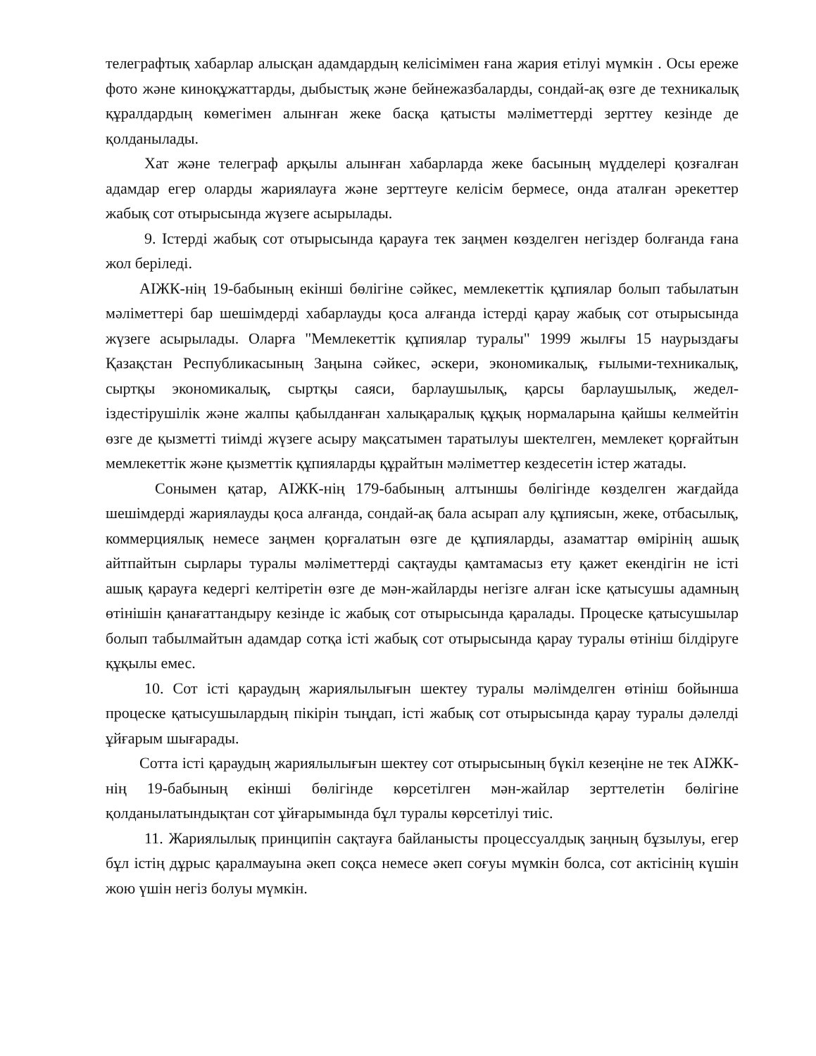телеграфтық хабарлар алысқан адамдардың келісімімен ғана жария етілуі мүмкін . Осы ереже фото және киноқұжаттарды, дыбыстық және бейнежазбаларды, сондай-ақ өзге де техникалық құралдардың көмегімен алынған жеке басқа қатысты мәліметтерді зерттеу кезінде де қолданылады.
Хат және телеграф арқылы алынған хабарларда жеке басының мүдделері қозғалған адамдар егер оларды жариялауға және зерттеуге келісім бермесе, онда аталған әрекеттер жабық сот отырысында жүзеге асырылады.
9. Істерді жабық сот отырысында қарауға тек заңмен көзделген негіздер болғанда ғана жол беріледі.
АІЖК-нің 19-бабының екінші бөлігіне сәйкес, мемлекеттік құпиялар болып табылатын мәліметтері бар шешімдерді хабарлауды қоса алғанда істерді қарау жабық сот отырысында жүзеге асырылады. Оларға "Мемлекеттік құпиялар туралы" 1999 жылғы 15 наурыздағы Қазақстан Республикасының Заңына сәйкес, әскери, экономикалық, ғылыми-техникалық, сыртқы экономикалық, сыртқы саяси, барлаушылық, қарсы барлаушылық, жедел-іздестірушілік және жалпы қабылданған халықаралық құқық нормаларына қайшы келмейтін өзге де қызметті тиімді жүзеге асыру мақсатымен таратылуы шектелген, мемлекет қорғайтын мемлекеттік және қызметтік құпияларды құрайтын мәліметтер кездесетін істер жатады.
Сонымен қатар, АІЖК-нің 179-бабының алтыншы бөлігінде көзделген жағдайда шешімдерді жариялауды қоса алғанда, сондай-ақ бала асырап алу құпиясын, жеке, отбасылық, коммерциялық немесе заңмен қорғалатын өзге де құпияларды, азаматтар өмірінің ашық айтпайтын сырлары туралы мәліметтерді сақтауды қамтамасыз ету қажет екендігін не істі ашық қарауға кедергі келтіретін өзге де мән-жайларды негізге алған іске қатысушы адамның өтінішін қанағаттандыру кезінде іс жабық сот отырысында қаралады. Процеске қатысушылар болып табылмайтын адамдар сотқа істі жабық сот отырысында қарау туралы өтініш білдіруге құқылы емес.
10. Сот істі қараудың жариялылығын шектеу туралы мәлімделген өтініш бойынша процеске қатысушылардың пікірін тыңдап, істі жабық сот отырысында қарау туралы дәлелді ұйғарым шығарады.
Сотта істі қараудың жариялылығын шектеу сот отырысының бүкіл кезеңіне не тек АІЖК-нің 19-бабының екінші бөлігінде көрсетілген мән-жайлар зерттелетін бөлігіне қолданылатындықтан сот ұйғарымында бұл туралы көрсетілуі тиіс.
11. Жариялылық принципін сақтауға байланысты процессуалдық заңның бұзылуы, егер бұл істің дұрыс қаралмауына әкеп соқса немесе әкеп соғуы мүмкін болса, сот актісінің күшін жою үшін негіз болуы мүмкін.